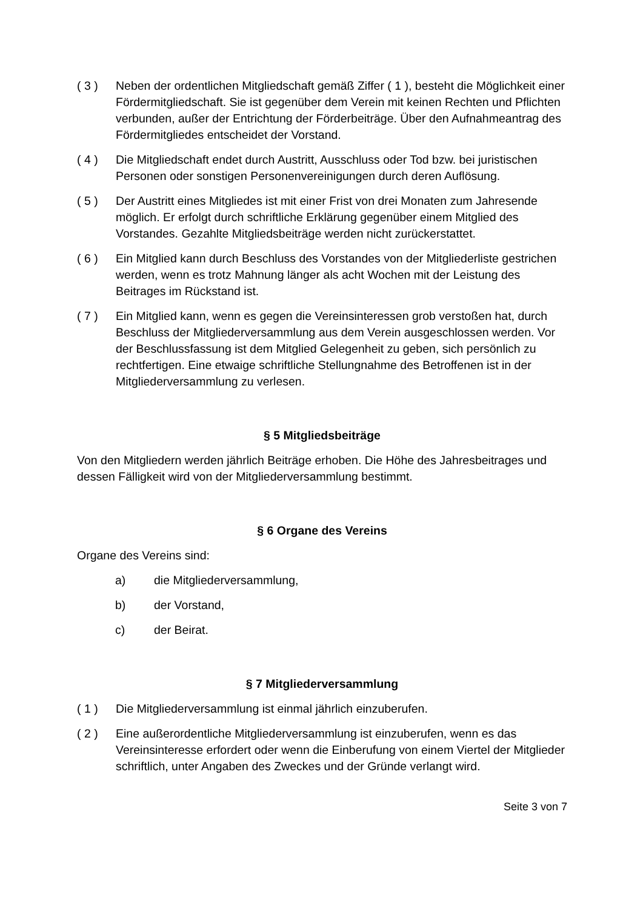( 3 ) Neben der ordentlichen Mitgliedschaft gemäß Ziffer ( 1 ), besteht die Möglichkeit einer Fördermitgliedschaft. Sie ist gegenüber dem Verein mit keinen Rechten und Pflichten verbunden, außer der Entrichtung der Förderbeiträge. Über den Aufnahmeantrag des Fördermitgliedes entscheidet der Vorstand.
( 4 ) Die Mitgliedschaft endet durch Austritt, Ausschluss oder Tod bzw. bei juristischen Personen oder sonstigen Personenvereinigungen durch deren Auflösung.
( 5 ) Der Austritt eines Mitgliedes ist mit einer Frist von drei Monaten zum Jahresende möglich. Er erfolgt durch schriftliche Erklärung gegenüber einem Mitglied des Vorstandes. Gezahlte Mitgliedsbeiträge werden nicht zurückerstattet.
( 6 ) Ein Mitglied kann durch Beschluss des Vorstandes von der Mitgliederliste gestrichen werden, wenn es trotz Mahnung länger als acht Wochen mit der Leistung des Beitrages im Rückstand ist.
( 7 ) Ein Mitglied kann, wenn es gegen die Vereinsinteressen grob verstoßen hat, durch Beschluss der Mitgliederversammlung aus dem Verein ausgeschlossen werden. Vor der Beschlussfassung ist dem Mitglied Gelegenheit zu geben, sich persönlich zu rechtfertigen. Eine etwaige schriftliche Stellungnahme des Betroffenen ist in der Mitgliederversammlung zu verlesen.
§ 5 Mitgliedsbeiträge
Von den Mitgliedern werden jährlich Beiträge erhoben. Die Höhe des Jahresbeitrages und dessen Fälligkeit wird von der Mitgliederversammlung bestimmt.
§ 6 Organe des Vereins
Organe des Vereins sind:
a) die Mitgliederversammlung,
b) der Vorstand,
c) der Beirat.
§ 7 Mitgliederversammlung
( 1 ) Die Mitgliederversammlung ist einmal jährlich einzuberufen.
( 2 ) Eine außerordentliche Mitgliederversammlung ist einzuberufen, wenn es das Vereinsinteresse erfordert oder wenn die Einberufung von einem Viertel der Mitglieder schriftlich, unter Angaben des Zweckes und der Gründe verlangt wird.
Seite 3 von 7